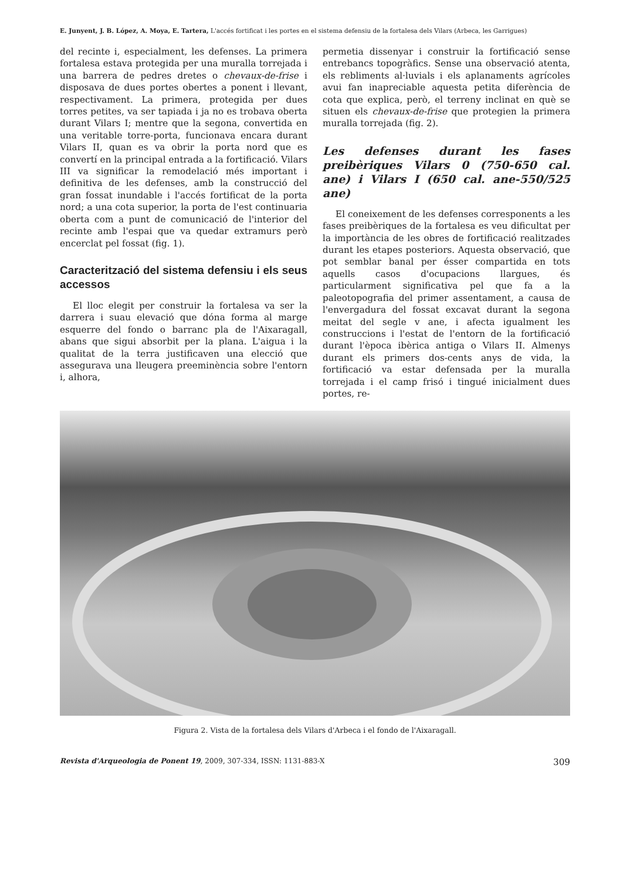E. Junyent, J. B. López, A. Moya, E. Tartera, L'accés fortificat i les portes en el sistema defensiu de la fortalesa dels Vilars (Arbeca, les Garrigues)
del recinte i, especialment, les defenses. La primera fortalesa estava protegida per una muralla torrejada i una barrera de pedres dretes o chevaux-de-frise i disposava de dues portes obertes a ponent i llevant, respectivament. La primera, protegida per dues torres petites, va ser tapiada i ja no es trobava oberta durant Vilars I; mentre que la segona, convertida en una veritable torre-porta, funcionava encara durant Vilars II, quan es va obrir la porta nord que es convertí en la principal entrada a la fortificació. Vilars III va significar la remodelació més important i definitiva de les defenses, amb la construcció del gran fossat inundable i l'accés fortificat de la porta nord; a una cota superior, la porta de l'est continuaria oberta com a punt de comunicació de l'interior del recinte amb l'espai que va quedar extramurs però encerclat pel fossat (fig. 1).
Caracterització del sistema defensiu i els seus accessos
El lloc elegit per construir la fortalesa va ser la darrera i suau elevació que dóna forma al marge esquerre del fondo o barranc pla de l'Aixaragall, abans que sigui absorbit per la plana. L'aigua i la qualitat de la terra justificaven una elecció que assegurava una lleugera preeminència sobre l'entorn i, alhora,
permetia dissenyar i construir la fortificació sense entrebancs topogràfics. Sense una observació atenta, els rebliments al·luvials i els aplanaments agrícoles avui fan inapreciable aquesta petita diferència de cota que explica, però, el terreny inclinat en què se situen els chevaux-de-frise que protegien la primera muralla torrejada (fig. 2).
Les defenses durant les fases preibèriques Vilars 0 (750-650 cal. ane) i Vilars I (650 cal. ane-550/525 ane)
El coneixement de les defenses corresponents a les fases preibèriques de la fortalesa es veu dificultat per la importància de les obres de fortificació realitzades durant les etapes posteriors. Aquesta observació, que pot semblar banal per ésser compartida en tots aquells casos d'ocupacions llargues, és particularment significativa pel que fa a la paleotopografia del primer assentament, a causa de l'envergadura del fossat excavat durant la segona meitat del segle v ane, i afecta igualment les construccions i l'estat de l'entorn de la fortificació durant l'època ibèrica antiga o Vilars II. Almenys durant els primers dos-cents anys de vida, la fortificació va estar defensada per la muralla torrejada i el camp frisó i tingué inicialment dues portes, re-
Figura 2. Vista de la fortalesa dels Vilars d'Arbeca i el fondo de l'Aixaragall.
Revista d'Arqueologia de Ponent 19, 2009, 307-334, ISSN: 1131-883-X 309